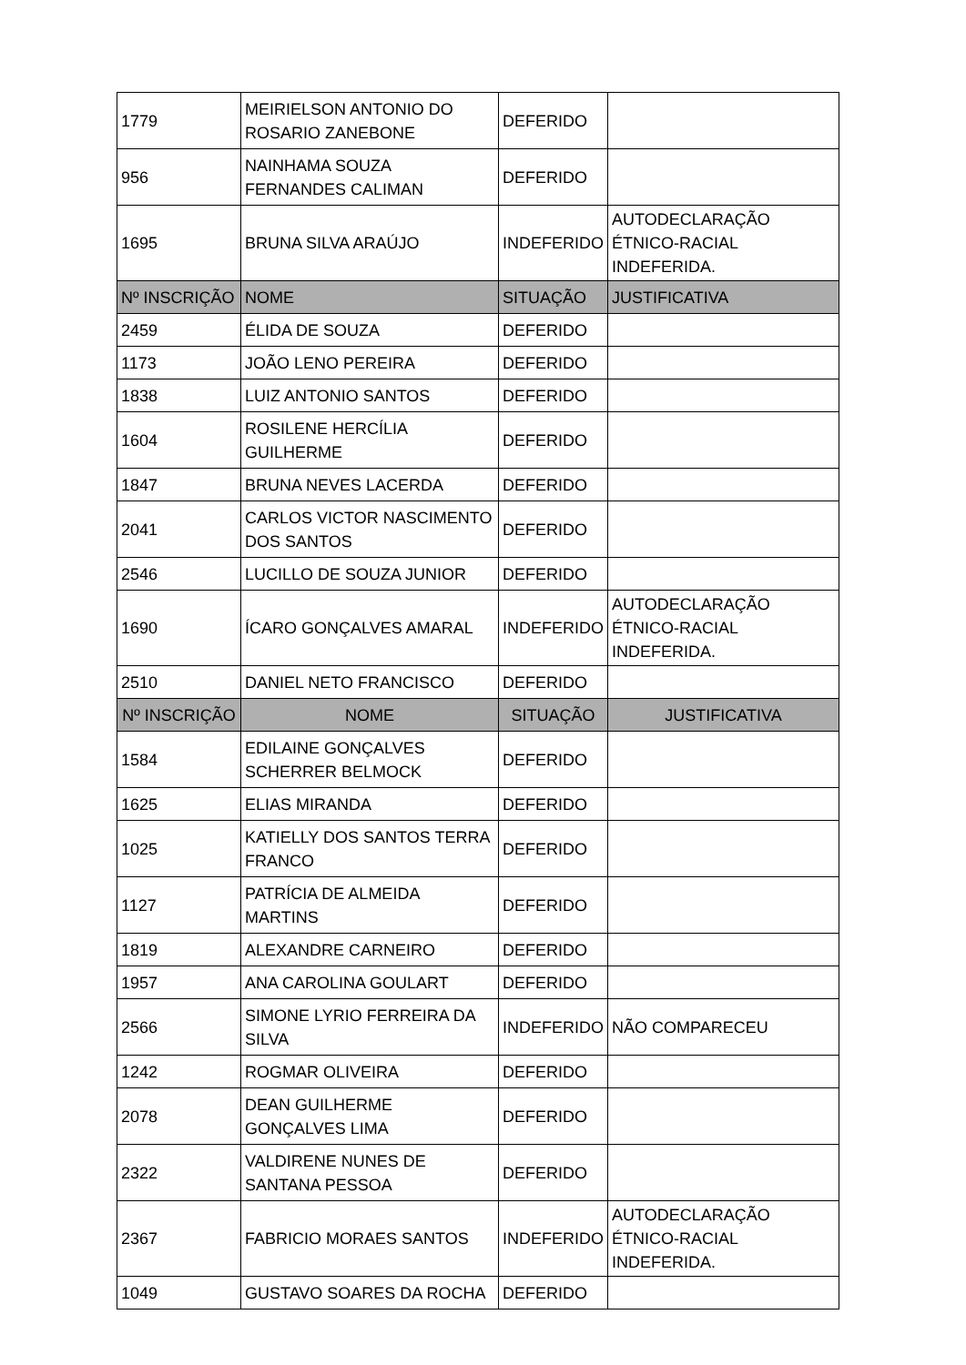| 1779 | MEIRIELSON ANTONIO DO ROSARIO ZANEBONE | DEFERIDO | |
| 956 | NAINHAMA SOUZA FERNANDES CALIMAN | DEFERIDO | |
| 1695 | BRUNA SILVA ARAÚJO | INDEFERIDO | AUTODECLARAÇÃO ÉTNICO-RACIAL INDEFERIDA. |
| Nº INSCRIÇÃO | NOME | SITUAÇÃO | JUSTIFICATIVA |
| 2459 | ÉLIDA DE SOUZA | DEFERIDO | |
| 1173 | JOÃO LENO PEREIRA | DEFERIDO | |
| 1838 | LUIZ ANTONIO SANTOS | DEFERIDO | |
| 1604 | ROSILENE HERCÍLIA GUILHERME | DEFERIDO | |
| 1847 | BRUNA NEVES LACERDA | DEFERIDO | |
| 2041 | CARLOS VICTOR NASCIMENTO DOS SANTOS | DEFERIDO | |
| 2546 | LUCILLO DE SOUZA JUNIOR | DEFERIDO | |
| 1690 | ÍCARO GONÇALVES AMARAL | INDEFERIDO | AUTODECLARAÇÃO ÉTNICO-RACIAL INDEFERIDA. |
| 2510 | DANIEL NETO FRANCISCO | DEFERIDO | |
| Nº INSCRIÇÃO | NOME | SITUAÇÃO | JUSTIFICATIVA |
| 1584 | EDILAINE GONÇALVES SCHERRER BELMOCK | DEFERIDO | |
| 1625 | ELIAS MIRANDA | DEFERIDO | |
| 1025 | KATIELLY DOS SANTOS TERRA FRANCO | DEFERIDO | |
| 1127 | PATRÍCIA DE ALMEIDA MARTINS | DEFERIDO | |
| 1819 | ALEXANDRE CARNEIRO | DEFERIDO | |
| 1957 | ANA CAROLINA GOULART | DEFERIDO | |
| 2566 | SIMONE LYRIO FERREIRA DA SILVA | INDEFERIDO | NÃO COMPARECEU |
| 1242 | ROGMAR OLIVEIRA | DEFERIDO | |
| 2078 | DEAN GUILHERME GONÇALVES LIMA | DEFERIDO | |
| 2322 | VALDIRENE NUNES DE SANTANA PESSOA | DEFERIDO | |
| 2367 | FABRICIO MORAES SANTOS | INDEFERIDO | AUTODECLARAÇÃO ÉTNICO-RACIAL INDEFERIDA. |
| 1049 | GUSTAVO SOARES DA ROCHA | DEFERIDO | |